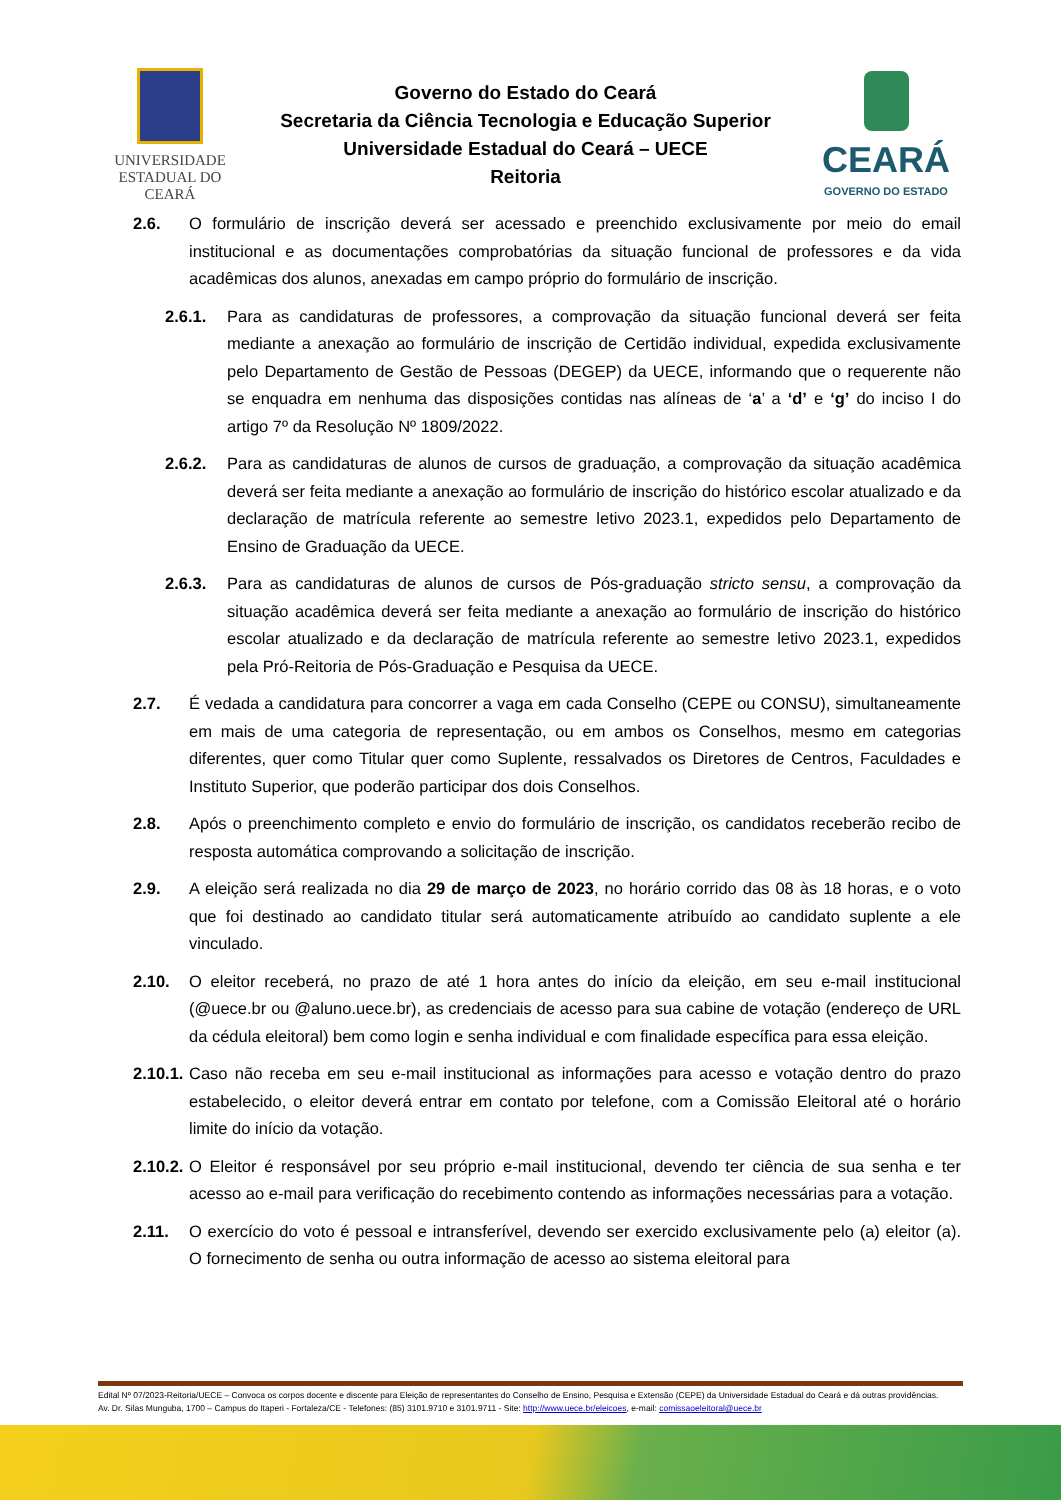UNIVERSIDADE
ESTADUAL DO CEARÁ
Governo do Estado do Ceará
Secretaria da Ciência Tecnologia e Educação Superior
Universidade Estadual do Ceará – UECE
Reitoria
CEARÁ
GOVERNO DO ESTADO
2.6. O formulário de inscrição deverá ser acessado e preenchido exclusivamente por meio do email institucional e as documentações comprobatórias da situação funcional de professores e da vida acadêmicas dos alunos, anexadas em campo próprio do formulário de inscrição.
2.6.1. Para as candidaturas de professores, a comprovação da situação funcional deverá ser feita mediante a anexação ao formulário de inscrição de Certidão individual, expedida exclusivamente pelo Departamento de Gestão de Pessoas (DEGEP) da UECE, informando que o requerente não se enquadra em nenhuma das disposições contidas nas alíneas de ‘a’ a ‘d’ e ‘g’ do inciso I do artigo 7º da Resolução Nº 1809/2022.
2.6.2. Para as candidaturas de alunos de cursos de graduação, a comprovação da situação acadêmica deverá ser feita mediante a anexação ao formulário de inscrição do histórico escolar atualizado e da declaração de matrícula referente ao semestre letivo 2023.1, expedidos pelo Departamento de Ensino de Graduação da UECE.
2.6.3. Para as candidaturas de alunos de cursos de Pós-graduação stricto sensu, a comprovação da situação acadêmica deverá ser feita mediante a anexação ao formulário de inscrição do histórico escolar atualizado e da declaração de matrícula referente ao semestre letivo 2023.1, expedidos pela Pró-Reitoria de Pós-Graduação e Pesquisa da UECE.
2.7. É vedada a candidatura para concorrer a vaga em cada Conselho (CEPE ou CONSU), simultaneamente em mais de uma categoria de representação, ou em ambos os Conselhos, mesmo em categorias diferentes, quer como Titular quer como Suplente, ressalvados os Diretores de Centros, Faculdades e Instituto Superior, que poderão participar dos dois Conselhos.
2.8. Após o preenchimento completo e envio do formulário de inscrição, os candidatos receberão recibo de resposta automática comprovando a solicitação de inscrição.
2.9. A eleição será realizada no dia 29 de março de 2023, no horário corrido das 08 às 18 horas, e o voto que foi destinado ao candidato titular será automaticamente atribuído ao candidato suplente a ele vinculado.
2.10. O eleitor receberá, no prazo de até 1 hora antes do início da eleição, em seu e-mail institucional (@uece.br ou @aluno.uece.br), as credenciais de acesso para sua cabine de votação (endereço de URL da cédula eleitoral) bem como login e senha individual e com finalidade específica para essa eleição.
2.10.1.
Caso não receba em seu e-mail institucional as informações para acesso e votação dentro do prazo estabelecido, o eleitor deverá entrar em contato por telefone, com a Comissão Eleitoral até o horário limite do início da votação.
2.10.2.
O Eleitor é responsável por seu próprio e-mail institucional, devendo ter ciência de sua senha e ter acesso ao e-mail para verificação do recebimento contendo as informações necessárias para a votação.
2.11. O exercício do voto é pessoal e intransferível, devendo ser exercido exclusivamente pelo (a) eleitor (a). O fornecimento de senha ou outra informação de acesso ao sistema eleitoral para
Edital Nº 07/2023-Reitoria/UECE – Convoca os corpos docente e discente para Eleição de representantes do Conselho de Ensino, Pesquisa e Extensão (CEPE) da Universidade Estadual do Ceará e dá outras providências.
Av. Dr. Silas Munguba, 1700 – Campus do Itaperi - Fortaleza/CE - Telefones: (85) 3101.9710 e 3101.9711 - Site: http://www.uece.br/eleicoes, e-mail: comissaoeleitoral@uece.br